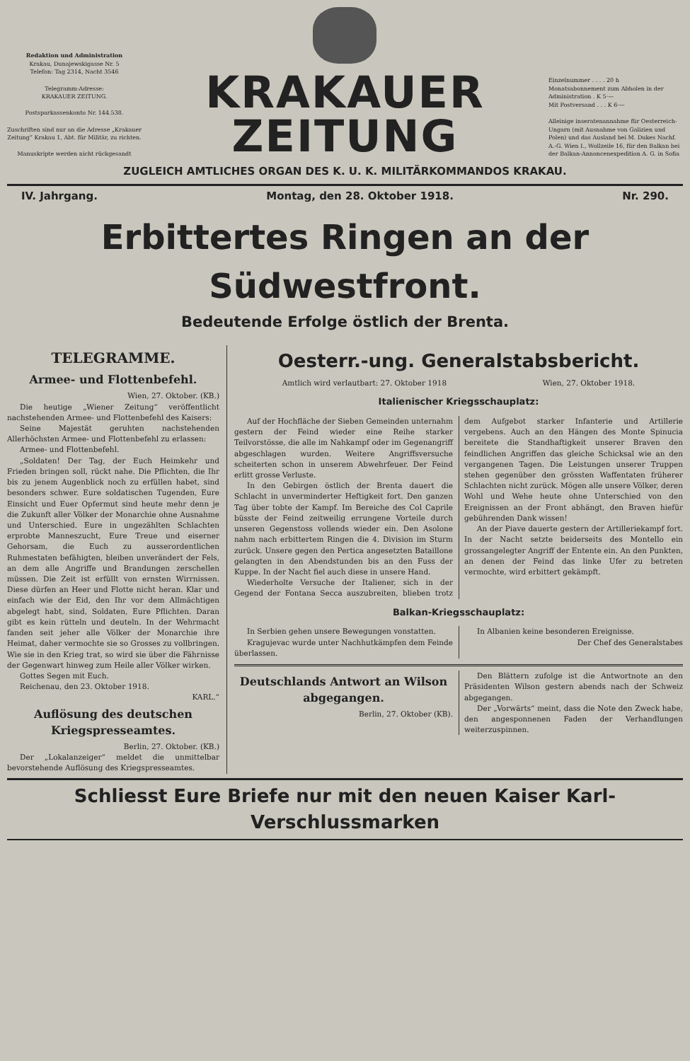Redaktion und Administration
Krakau, Dunajewskigasse Nr. 5
Telefon: Tag 2314, Nacht 3546
Telegramm-Adresse:
KRAKAUER ZEITUNG.
Postsparkassenkonto Nr. 144.538.
Zuschriften sind nur an die Adresse „Krakauer Zeitung“ Krakau 1, Abt. für Militär, zu richten.
Manuskripte werden nicht rückgesandt
KRAKAUER
ZEITUNG
Einzelnummer . . . . 20 h
Monatsabonnement zum Abholen in der Administration . K 5·—
Mit Postversand . . . K 6·—
Alleinige inseratenannahme für Oesterreich-Ungarn (mit Ausnahme von Galizien und Polen) und das Ausland bei M. Dukes Nachf. A.-G. Wien I., Wollzeile 16, für den Balkan bei der Balkan-Annoncenexpedition A. G. in Sofia
ZUGLEICH AMTLICHES ORGAN DES K. U. K. MILITÄRKOMMANDOS KRAKAU.
IV. Jahrgang. Montag, den 28. Oktober 1918. Nr. 290.
Erbittertes Ringen an der Südwestfront.
Bedeutende Erfolge östlich der Brenta.
TELEGRAMME.
Armee- und Flottenbefehl.
Wien, 27. Oktober. (KB.)
Die heutige „Wiener Zeitung“ veröffentlicht nachstehenden Armee- und Flottenbefehl des Kaisers:
Seine Majestät geruhten nachstehenden Allerhöchsten Armee- und Flottenbefehl zu erlassen:
Armee- und Flottenbefehl.
„Soldaten! Der Tag, der Euch Heimkehr und Frieden bringen soll, rückt nahe. Die Pflichten, die Ihr bis zu jenem Augenblick noch zu erfüllen habet, sind besonders schwer. Eure soldatischen Tugenden, Eure Einsicht und Euer Opfermut sind heute mehr denn je die Zukunft aller Völker der Monarchie ohne Ausnahme und Unterschied. Eure in ungezählten Schlachten erprobte Manneszucht, Eure Treue und eiserner Gehorsam, die Euch zu ausserordentlichen Ruhmestaten befähigten, bleiben unverändert der Fels, an dem alle Angriffe und Brandungen zerschellen müssen. Die Zeit ist erfüllt von ernsten Wirrnissen. Diese dürfen an Heer und Flotte nicht heran. Klar und einfach wie der Eid, den Ihr vor dem Allmächtigen abgelegt habt, sind, Soldaten, Eure Pflichten. Daran gibt es kein rütteln und deuteln. In der Wehrmacht fanden seit jeher alle Völker der Monarchie ihre Heimat, daher vermochte sie so Grosses zu vollbringen. Wie sie in den Krieg trat, so wird sie über die Fährnisse der Gegenwart hinweg zum Heile aller Völker wirken.
Gottes Segen mit Euch.
Reichenau, den 23. Oktober 1918.
KARL.“
Auflösung des deutschen Kriegspresseamtes.
Berlin, 27. Oktober. (KB.)
Der „Lokalanzeiger“ meldet die unmittelbar bevorstehende Auflösung des Kriegspresseamtes.
Oesterr.-ung. Generalstabsbericht.
Amtlich wird verlautbart: 27. Oktober 1918 Wien, 27. Oktober 1918.
Italienischer Kriegsschauplatz:
Auf der Hochfläche der Sieben Gemeinden unternahm gestern der Feind wieder eine Reihe starker Teilvorstösse, die alle im Nahkampf oder im Gegenangriff abgeschlagen wurden. Weitere Angriffsversuche scheiterten schon in unserem Abwehrfeuer. Der Feind erlitt grosse Verluste.
In den Gebirgen östlich der Brenta dauert die Schlacht in unverminderter Heftigkeit fort. Den ganzen Tag über tobte der Kampf. Im Bereiche des Col Caprile büsste der Feind zeitweilig errungene Vorteile durch unseren Gegenstoss vollends wieder ein. Den Asolone nahm nach erbittertem Ringen die 4. Division im Sturm zurück. Unsere gegen den Pertica angesetzten Bataillone gelangten in den Abendstunden bis an den Fuss der Kuppe. In der Nacht fiel auch diese in unsere Hand.
Wiederholte Versuche der Italiener, sich in der Gegend der Fontana Secca auszubreiten, blieben trotz dem Aufgebot starker Infanterie und Artillerie vergebens. Auch an den Hängen des Monte Spinucia bereitete die Standhaftigkeit unserer Braven den feindlichen Angriffen das gleiche Schicksal wie an den vergangenen Tagen. Die Leistungen unserer Truppen stehen gegenüber den grössten Waffentaten früherer Schlachten nicht zurück. Mögen alle unsere Völker, deren Wohl und Wehe heute ohne Unterschied von den Ereignissen an der Front abhängt, den Braven hiefür gebührenden Dank wissen!
An der Piave dauerte gestern der Artilleriekampf fort. In der Nacht setzte beiderseits des Montello ein grossangelegter Angriff der Entente ein. An den Punkten, an denen der Feind das linke Ufer zu betreten vermochte, wird erbittert gekämpft.
Balkan-Kriegsschauplatz:
In Serbien gehen unsere Bewegungen vonstatten.
Kragujevac wurde unter Nachhutkämpfen dem Feinde überlassen.
In Albanien keine besonderen Ereignisse.
Der Chef des Generalstabes
Deutschlands Antwort an Wilson abgegangen.
Berlin, 27. Oktober (KB).
Den Blättern zufolge ist die Antwortnote an den Präsidenten Wilson gestern abends nach der Schweiz abgegangen.
Der „Vorwärts“ meint, dass die Note den Zweck habe, den angesponnenen Faden der Verhandlungen weiterzuspinnen.
Schliesst Eure Briefe nur mit den neuen Kaiser Karl-Verschlussmarken